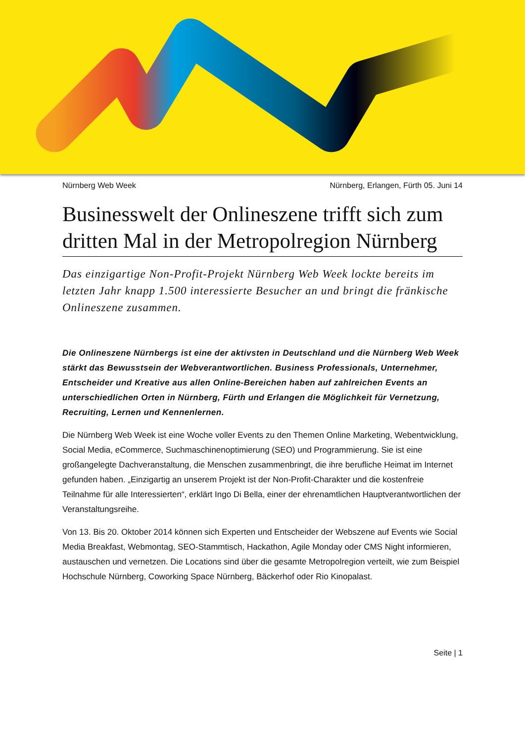Nürnberg Web Week Nürnberg, Erlangen, Fürth 05. Juni 14
Businesswelt der Onlineszene trifft sich zum dritten Mal in der Metropolregion Nürnberg
Das einzigartige Non-Profit-Projekt Nürnberg Web Week lockte bereits im letzten Jahr knapp 1.500 interessierte Besucher an und bringt die fränkische Onlineszene zusammen.
Die Onlineszene Nürnbergs ist eine der aktivsten in Deutschland und die Nürnberg Web Week stärkt das Bewusstsein der Webverantwortlichen. Business Professionals, Unternehmer, Entscheider und Kreative aus allen Online-Bereichen haben auf zahlreichen Events an unterschiedlichen Orten in Nürnberg, Fürth und Erlangen die Möglichkeit für Vernetzung, Recruiting, Lernen und Kennenlernen.
Die Nürnberg Web Week ist eine Woche voller Events zu den Themen Online Marketing, Webentwicklung, Social Media, eCommerce, Suchmaschinenoptimierung (SEO) und Programmierung. Sie ist eine großangelegte Dachveranstaltung, die Menschen zusammenbringt, die ihre berufliche Heimat im Internet gefunden haben. „Einzigartig an unserem Projekt ist der Non-Profit-Charakter und die kostenfreie Teilnahme für alle Interessierten“, erklärt Ingo Di Bella, einer der ehrenamtlichen Hauptverantwortlichen der Veranstaltungsreihe.
Von 13. Bis 20. Oktober 2014 können sich Experten und Entscheider der Webszene auf Events wie Social Media Breakfast, Webmontag, SEO-Stammtisch, Hackathon, Agile Monday oder CMS Night informieren, austauschen und vernetzen. Die Locations sind über die gesamte Metropolregion verteilt, wie zum Beispiel Hochschule Nürnberg, Coworking Space Nürnberg, Bäckerhof oder Rio Kinopalast.
Seite | 1